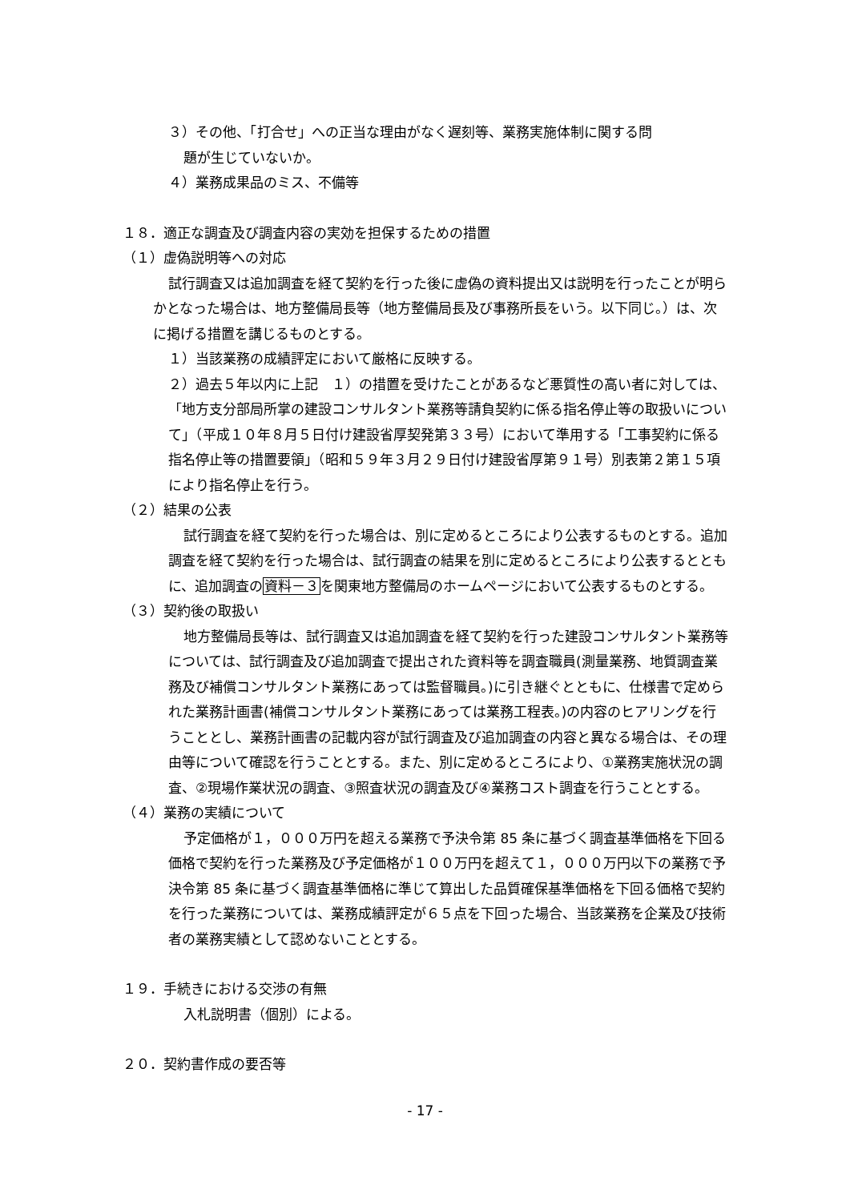３）その他、「打合せ」への正当な理由がなく遅刻等、業務実施体制に関する問
題が生じていないか。
４）業務成果品のミス、不備等
１８．適正な調査及び調査内容の実効を担保するための措置
（１）虚偽説明等への対応
試行調査又は追加調査を経て契約を行った後に虚偽の資料提出又は説明を行ったことが明らかとなった場合は、地方整備局長等（地方整備局長及び事務所長をいう。以下同じ。）は、次に掲げる措置を講じるものとする。
１）当該業務の成績評定において厳格に反映する。
２）過去５年以内に上記　１）の措置を受けたことがあるなど悪質性の高い者に対しては、「地方支分部局所掌の建設コンサルタント業務等請負契約に係る指名停止等の取扱いについて」（平成１０年８月５日付け建設省厚契発第３３号）において準用する「工事契約に係る指名停止等の措置要領」（昭和５９年３月２９日付け建設省厚第９１号）別表第２第１５項により指名停止を行う。
（２）結果の公表
試行調査を経て契約を行った場合は、別に定めるところにより公表するものとする。追加調査を経て契約を行った場合は、試行調査の結果を別に定めるところにより公表するとともに、追加調査の資料－３を関東地方整備局のホームページにおいて公表するものとする。
（３）契約後の取扱い
地方整備局長等は、試行調査又は追加調査を経て契約を行った建設コンサルタント業務等については、試行調査及び追加調査で提出された資料等を調査職員(測量業務、地質調査業務及び補償コンサルタント業務にあっては監督職員。)に引き継ぐとともに、仕様書で定められた業務計画書(補償コンサルタント業務にあっては業務工程表。)の内容のヒアリングを行うこととし、業務計画書の記載内容が試行調査及び追加調査の内容と異なる場合は、その理由等について確認を行うこととする。また、別に定めるところにより、①業務実施状況の調査、②現場作業状況の調査、③照査状況の調査及び④業務コスト調査を行うこととする。
（４）業務の実績について
予定価格が１，０００万円を超える業務で予決令第 85 条に基づく調査基準価格を下回る価格で契約を行った業務及び予定価格が１００万円を超えて１，０００万円以下の業務で予決令第 85 条に基づく調査基準価格に準じて算出した品質確保基準価格を下回る価格で契約を行った業務については、業務成績評定が６５点を下回った場合、当該業務を企業及び技術者の業務実績として認めないこととする。
１９．手続きにおける交渉の有無
入札説明書（個別）による。
２０．契約書作成の要否等
- 17 -